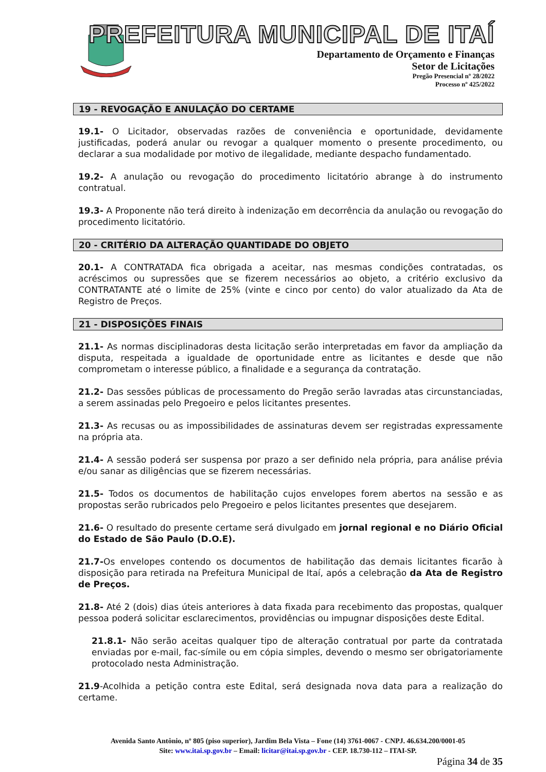PREFEITURA MUNICIPAL DE ITAÍ
Departamento de Orçamento e Finanças
Setor de Licitações
Pregão Presencial nº 28/2022
Processo nº 425/2022
19 - REVOGAÇÃO E ANULAÇÃO DO CERTAME
19.1- O Licitador, observadas razões de conveniência e oportunidade, devidamente justificadas, poderá anular ou revogar a qualquer momento o presente procedimento, ou declarar a sua modalidade por motivo de ilegalidade, mediante despacho fundamentado.
19.2- A anulação ou revogação do procedimento licitatório abrange à do instrumento contratual.
19.3- A Proponente não terá direito à indenização em decorrência da anulação ou revogação do procedimento licitatório.
20 - CRITÉRIO DA ALTERAÇÃO QUANTIDADE DO OBJETO
20.1- A CONTRATADA fica obrigada a aceitar, nas mesmas condições contratadas, os acréscimos ou supressões que se fizerem necessários ao objeto, a critério exclusivo da CONTRATANTE até o limite de 25% (vinte e cinco por cento) do valor atualizado da Ata de Registro de Preços.
21 - DISPOSIÇÕES FINAIS
21.1- As normas disciplinadoras desta licitação serão interpretadas em favor da ampliação da disputa, respeitada a igualdade de oportunidade entre as licitantes e desde que não comprometam o interesse público, a finalidade e a segurança da contratação.
21.2- Das sessões públicas de processamento do Pregão serão lavradas atas circunstanciadas, a serem assinadas pelo Pregoeiro e pelos licitantes presentes.
21.3- As recusas ou as impossibilidades de assinaturas devem ser registradas expressamente na própria ata.
21.4- A sessão poderá ser suspensa por prazo a ser definido nela própria, para análise prévia e/ou sanar as diligências que se fizerem necessárias.
21.5- Todos os documentos de habilitação cujos envelopes forem abertos na sessão e as propostas serão rubricados pelo Pregoeiro e pelos licitantes presentes que desejarem.
21.6- O resultado do presente certame será divulgado em jornal regional e no Diário Oficial do Estado de São Paulo (D.O.E).
21.7-Os envelopes contendo os documentos de habilitação das demais licitantes ficarão à disposição para retirada na Prefeitura Municipal de Itaí, após a celebração da Ata de Registro de Preços.
21.8- Até 2 (dois) dias úteis anteriores à data fixada para recebimento das propostas, qualquer pessoa poderá solicitar esclarecimentos, providências ou impugnar disposições deste Edital.
21.8.1- Não serão aceitas qualquer tipo de alteração contratual por parte da contratada enviadas por e-mail, fac-símile ou em cópia simples, devendo o mesmo ser obrigatoriamente protocolado nesta Administração.
21.9-Acolhida a petição contra este Edital, será designada nova data para a realização do certame.
Avenida Santo Antônio, nº 805 (piso superior), Jardim Bela Vista – Fone (14) 3761-0067 - CNPJ. 46.634.200/0001-05
Site: www.itai.sp.gov.br – Email: licitar@itai.sp.gov.br - CEP. 18.730-112 – ITAI-SP.
Página 34 de 35